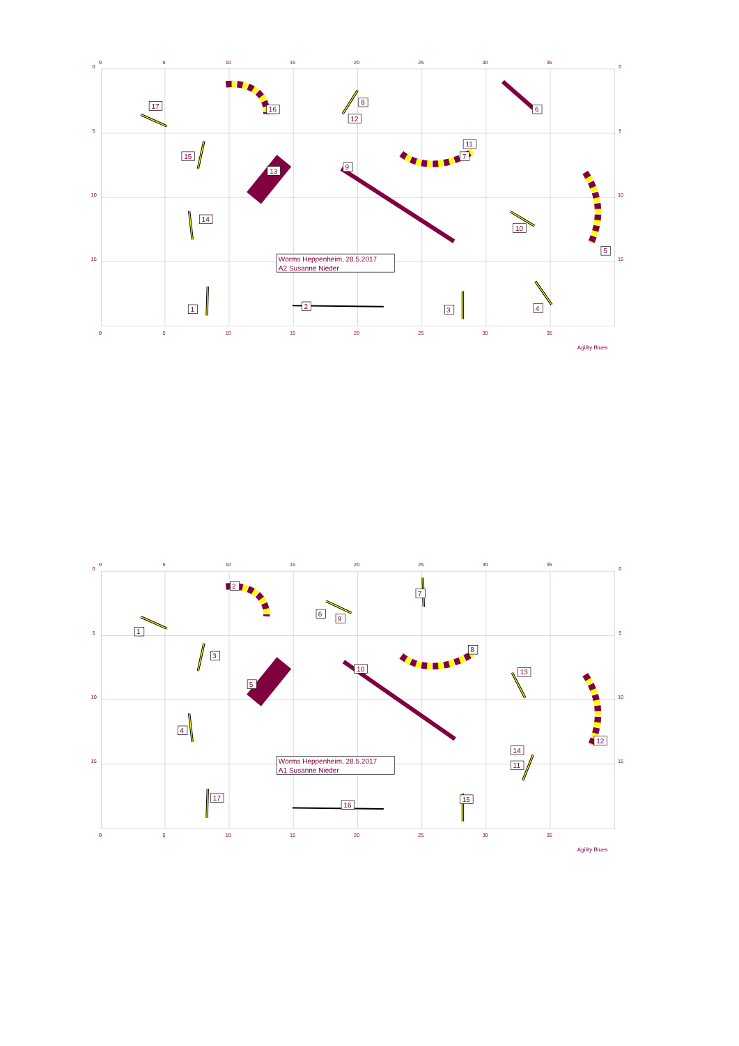0
5
10
15
20
25
30
35
0
0
5
5
10
10
15
15
17
16
8
6
12
11
15
7
9
13
14
10
5
1
2
3
4
Worms Heppenheim, 28.5.2017
A2 Susanne Nieder
0
5
10
15
20
25
30
35
Agility Blues
0
5
10
15
20
25
30
35
0
0
5
5
10
10
15
15
2
7
6
9
1
8
3
10
13
5
4
12
14
11
17
15
16
Worms Heppenheim, 28.5.2017
A1 Susanne Nieder
0
5
10
15
20
25
30
35
Agility Blues